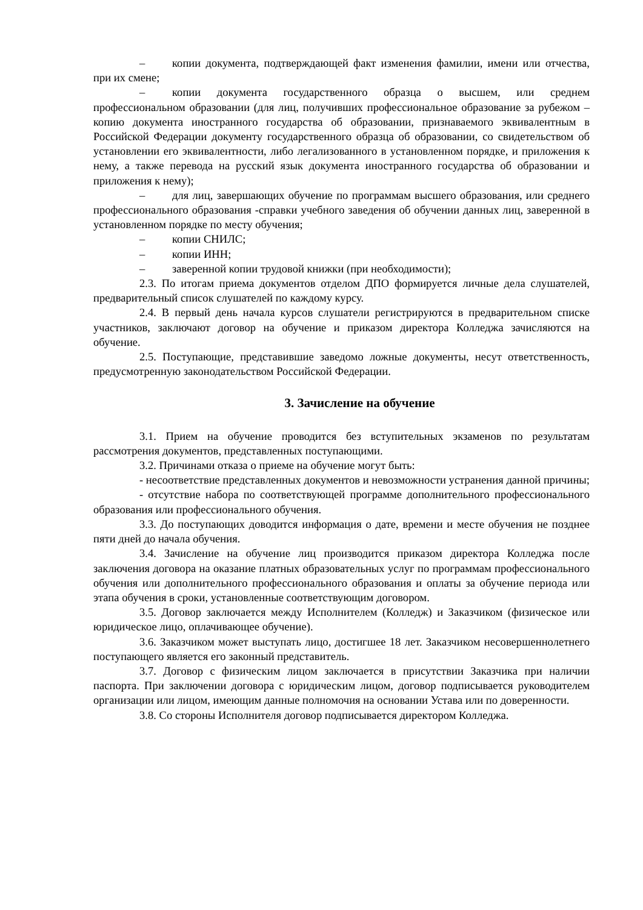– копии документа, подтверждающей факт изменения фамилии, имени или отчества, при их смене;
– копии документа государственного образца о высшем, или среднем профессиональном образовании (для лиц, получивших профессиональное образование за рубежом – копию документа иностранного государства об образовании, признаваемого эквивалентным в Российской Федерации документу государственного образца об образовании, со свидетельством об установлении его эквивалентности, либо легализованного в установленном порядке, и приложения к нему, а также перевода на русский язык документа иностранного государства об образовании и приложения к нему);
– для лиц, завершающих обучение по программам высшего образования, или среднего профессионального образования -справки учебного заведения об обучении данных лиц, заверенной в установленном порядке по месту обучения;
– копии СНИЛС;
– копии ИНН;
– заверенной копии трудовой книжки (при необходимости);
2.3. По итогам приема документов отделом ДПО формируется личные дела слушателей, предварительный список слушателей по каждому курсу.
2.4. В первый день начала курсов слушатели регистрируются в предварительном списке участников, заключают договор на обучение и приказом директора Колледжа зачисляются на обучение.
2.5. Поступающие, представившие заведомо ложные документы, несут ответственность, предусмотренную законодательством Российской Федерации.
3. Зачисление на обучение
3.1. Прием на обучение проводится без вступительных экзаменов по результатам рассмотрения документов, представленных поступающими.
3.2. Причинами отказа о приеме на обучение могут быть:
- несоответствие представленных документов и невозможности устранения данной причины;
- отсутствие набора по соответствующей программе дополнительного профессионального образования или профессионального обучения.
3.3. До поступающих доводится информация о дате, времени и месте обучения не позднее пяти дней до начала обучения.
3.4. Зачисление на обучение лиц производится приказом директора Колледжа после заключения договора на оказание платных образовательных услуг по программам профессионального обучения или дополнительного профессионального образования и оплаты за обучение периода или этапа обучения в сроки, установленные соответствующим договором.
3.5. Договор заключается между Исполнителем (Колледж) и Заказчиком (физическое или юридическое лицо, оплачивающее обучение).
3.6. Заказчиком может выступать лицо, достигшее 18 лет. Заказчиком несовершеннолетнего поступающего является его законный представитель.
3.7. Договор с физическим лицом заключается в присутствии Заказчика при наличии паспорта. При заключении договора с юридическим лицом, договор подписывается руководителем организации или лицом, имеющим данные полномочия на основании Устава или по доверенности.
3.8. Со стороны Исполнителя договор подписывается директором Колледжа.